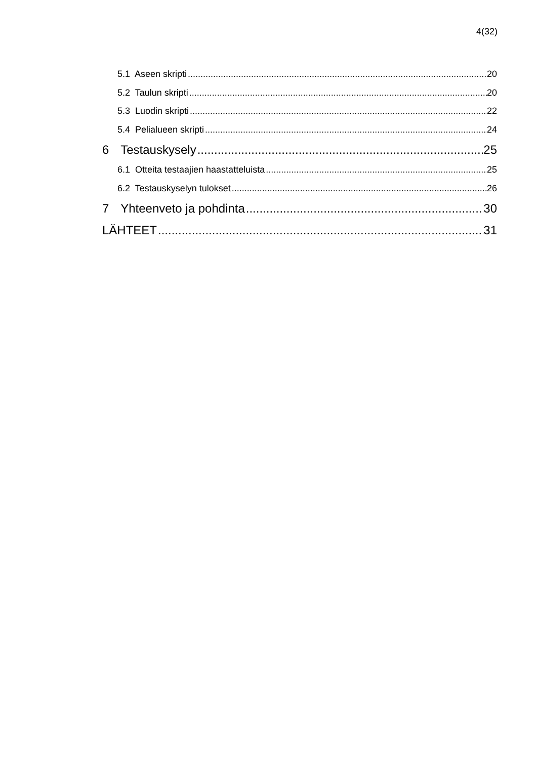4(32)
5.1 Aseen skripti 20
5.2 Taulun skripti 20
5.3 Luodin skripti 22
5.4 Pelialueen skripti 24
6 Testauskysely 25
6.1 Otteita testaajien haastatteluista 25
6.2 Testauskyselyn tulokset 26
7 Yhteenveto ja pohdinta 30
LÄHTEET 31